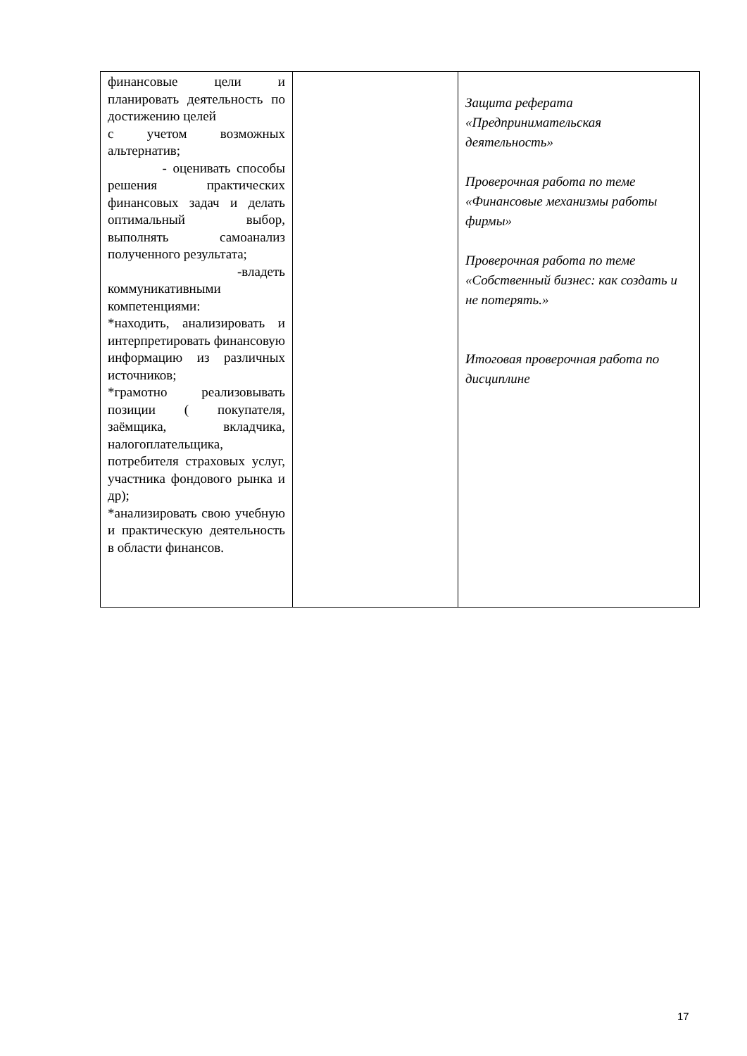| финансовые цели и планировать деятельность по достижению целей с учетом возможных альтернатив; - оценивать способы решения практических финансовых задач и делать оптимальный выбор, выполнять самоанализ полученного результата; -владеть коммуникативными компетенциями: *находить, анализировать и интерпретировать финансовую информацию из различных источников; *грамотно реализовывать позиции ( покупателя, заёмщика, вкладчика, налогоплательщика, потребителя страховых услуг, участника фондового рынка и др); *анализировать свою учебную и практическую деятельность в области финансов. | | Защита реферата «Предпринимательская деятельность» Проверочная работа по теме «Финансовые механизмы работы фирмы» Проверочная работа по теме «Собственный бизнес: как создать и не потерять.» Итоговая проверочная работа по дисциплине |
17